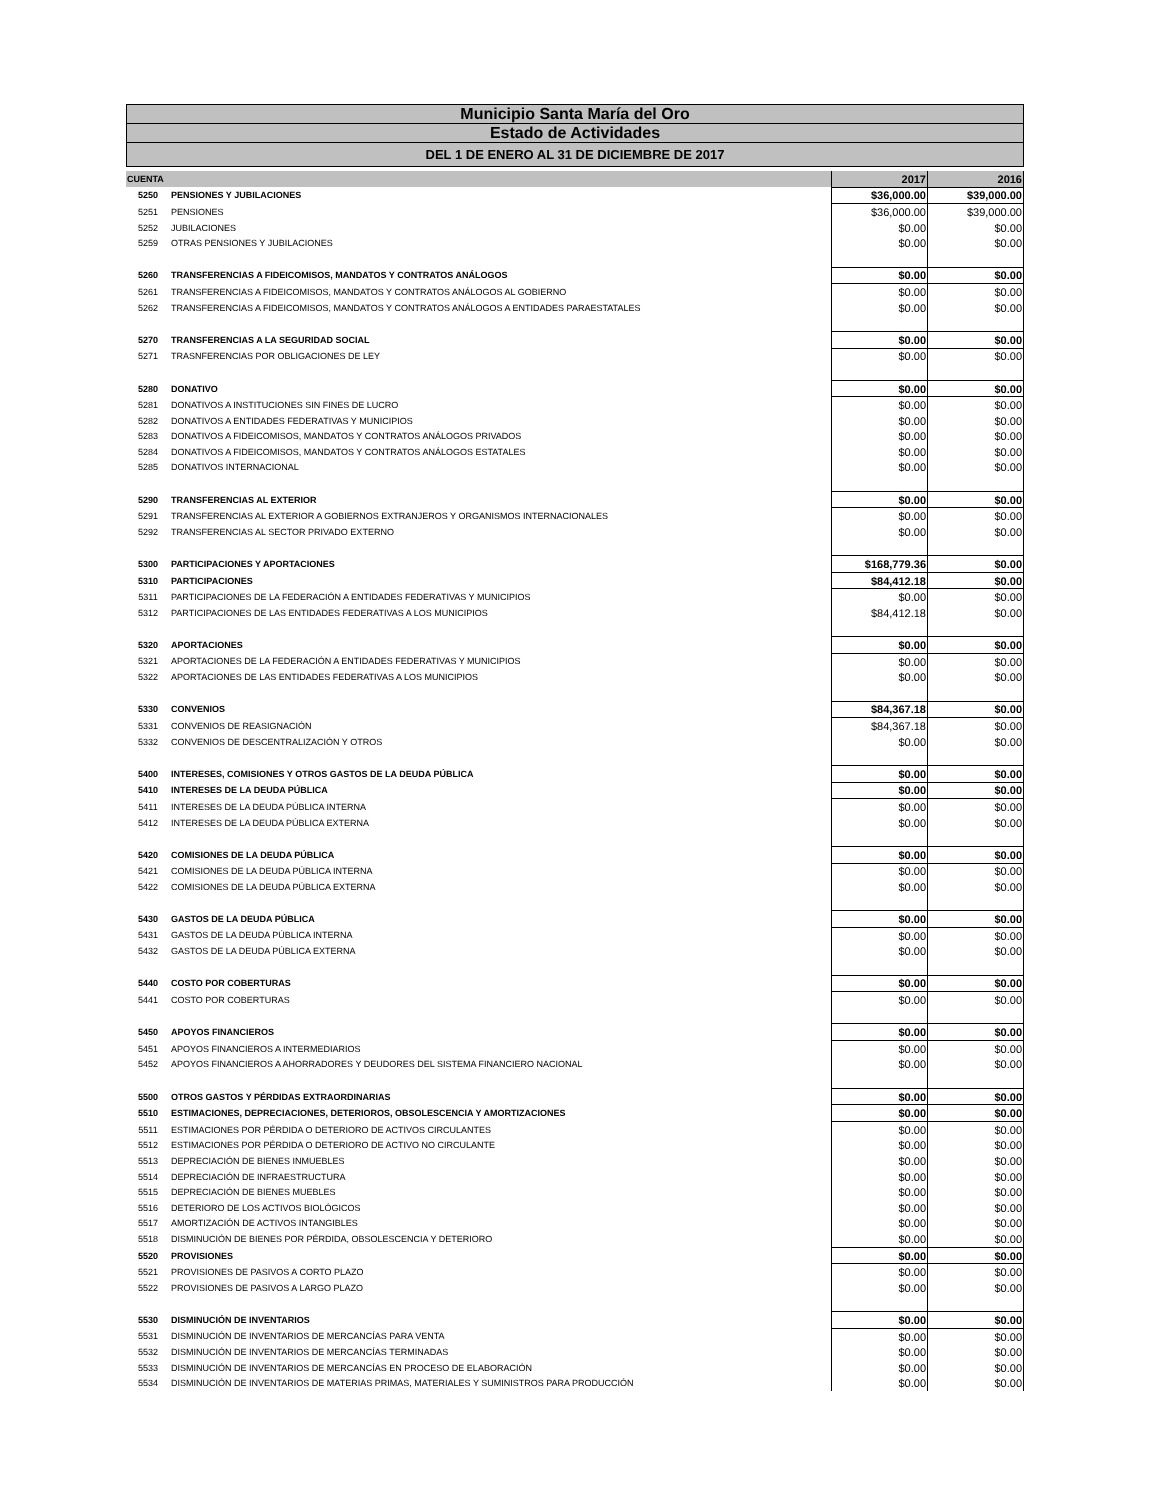Municipio Santa María del Oro
Estado de Actividades
DEL 1 DE ENERO AL 31 DE DICIEMBRE DE 2017
| CUENTA | | 2017 | 2016 |
| --- | --- | --- | --- |
| 5250 | PENSIONES Y JUBILACIONES | $36,000.00 | $39,000.00 |
| 5251 | PENSIONES | $36,000.00 | $39,000.00 |
| 5252 | JUBILACIONES | $0.00 | $0.00 |
| 5259 | OTRAS PENSIONES Y JUBILACIONES | $0.00 | $0.00 |
| 5260 | TRANSFERENCIAS A FIDEICOMISOS, MANDATOS Y CONTRATOS ANÁLOGOS | $0.00 | $0.00 |
| 5261 | TRANSFERENCIAS A FIDEICOMISOS, MANDATOS Y CONTRATOS ANÁLOGOS AL GOBIERNO | $0.00 | $0.00 |
| 5262 | TRANSFERENCIAS A FIDEICOMISOS, MANDATOS Y CONTRATOS ANÁLOGOS A ENTIDADES PARAESTATALES | $0.00 | $0.00 |
| 5270 | TRANSFERENCIAS A LA SEGURIDAD SOCIAL | $0.00 | $0.00 |
| 5271 | TRASNFERENCIAS POR OBLIGACIONES DE LEY | $0.00 | $0.00 |
| 5280 | DONATIVO | $0.00 | $0.00 |
| 5281 | DONATIVOS A INSTITUCIONES SIN FINES DE LUCRO | $0.00 | $0.00 |
| 5282 | DONATIVOS A ENTIDADES FEDERATIVAS Y MUNICIPIOS | $0.00 | $0.00 |
| 5283 | DONATIVOS A FIDEICOMISOS, MANDATOS Y CONTRATOS ANÁLOGOS PRIVADOS | $0.00 | $0.00 |
| 5284 | DONATIVOS A FIDEICOMISOS, MANDATOS Y CONTRATOS ANÁLOGOS ESTATALES | $0.00 | $0.00 |
| 5285 | DONATIVOS INTERNACIONAL | $0.00 | $0.00 |
| 5290 | TRANSFERENCIAS AL EXTERIOR | $0.00 | $0.00 |
| 5291 | TRANSFERENCIAS AL EXTERIOR A GOBIERNOS EXTRANJEROS Y ORGANISMOS INTERNACIONALES | $0.00 | $0.00 |
| 5292 | TRANSFERENCIAS AL SECTOR PRIVADO EXTERNO | $0.00 | $0.00 |
| 5300 | PARTICIPACIONES Y APORTACIONES | $168,779.36 | $0.00 |
| 5310 | PARTICIPACIONES | $84,412.18 | $0.00 |
| 5311 | PARTICIPACIONES DE LA FEDERACIÓN A ENTIDADES FEDERATIVAS Y MUNICIPIOS | $0.00 | $0.00 |
| 5312 | PARTICIPACIONES DE LAS ENTIDADES FEDERATIVAS A LOS MUNICIPIOS | $84,412.18 | $0.00 |
| 5320 | APORTACIONES | $0.00 | $0.00 |
| 5321 | APORTACIONES DE LA FEDERACIÓN A ENTIDADES FEDERATIVAS Y MUNICIPIOS | $0.00 | $0.00 |
| 5322 | APORTACIONES DE LAS ENTIDADES FEDERATIVAS A LOS MUNICIPIOS | $0.00 | $0.00 |
| 5330 | CONVENIOS | $84,367.18 | $0.00 |
| 5331 | CONVENIOS DE REASIGNACIÓN | $84,367.18 | $0.00 |
| 5332 | CONVENIOS DE DESCENTRALIZACIÓN Y OTROS | $0.00 | $0.00 |
| 5400 | INTERESES, COMISIONES Y OTROS GASTOS DE LA DEUDA PÚBLICA | $0.00 | $0.00 |
| 5410 | INTERESES DE LA DEUDA PÚBLICA | $0.00 | $0.00 |
| 5411 | INTERESES DE LA DEUDA PÚBLICA INTERNA | $0.00 | $0.00 |
| 5412 | INTERESES DE LA DEUDA PÚBLICA EXTERNA | $0.00 | $0.00 |
| 5420 | COMISIONES DE LA DEUDA PÚBLICA | $0.00 | $0.00 |
| 5421 | COMISIONES DE LA DEUDA PÚBLICA INTERNA | $0.00 | $0.00 |
| 5422 | COMISIONES DE LA DEUDA PÚBLICA EXTERNA | $0.00 | $0.00 |
| 5430 | GASTOS DE LA DEUDA PÚBLICA | $0.00 | $0.00 |
| 5431 | GASTOS DE LA DEUDA PÚBLICA INTERNA | $0.00 | $0.00 |
| 5432 | GASTOS DE LA DEUDA PÚBLICA EXTERNA | $0.00 | $0.00 |
| 5440 | COSTO POR COBERTURAS | $0.00 | $0.00 |
| 5441 | COSTO POR COBERTURAS | $0.00 | $0.00 |
| 5450 | APOYOS FINANCIEROS | $0.00 | $0.00 |
| 5451 | APOYOS FINANCIEROS A INTERMEDIARIOS | $0.00 | $0.00 |
| 5452 | APOYOS FINANCIEROS A AHORRADORES Y DEUDORES DEL SISTEMA FINANCIERO NACIONAL | $0.00 | $0.00 |
| 5500 | OTROS GASTOS Y PÉRDIDAS EXTRAORDINARIAS | $0.00 | $0.00 |
| 5510 | ESTIMACIONES, DEPRECIACIONES, DETERIOROS, OBSOLESCENCIA Y AMORTIZACIONES | $0.00 | $0.00 |
| 5511 | ESTIMACIONES POR PÉRDIDA O DETERIORO DE ACTIVOS CIRCULANTES | $0.00 | $0.00 |
| 5512 | ESTIMACIONES POR PÉRDIDA O DETERIORO DE ACTIVO NO CIRCULANTE | $0.00 | $0.00 |
| 5513 | DEPRECIACIÓN DE BIENES INMUEBLES | $0.00 | $0.00 |
| 5514 | DEPRECIACIÓN DE INFRAESTRUCTURA | $0.00 | $0.00 |
| 5515 | DEPRECIACIÓN DE BIENES MUEBLES | $0.00 | $0.00 |
| 5516 | DETERIORO DE LOS ACTIVOS BIOLÓGICOS | $0.00 | $0.00 |
| 5517 | AMORTIZACIÓN DE ACTIVOS INTANGIBLES | $0.00 | $0.00 |
| 5518 | DISMINUCIÓN DE BIENES POR PÉRDIDA, OBSOLESCENCIA Y DETERIORO | $0.00 | $0.00 |
| 5520 | PROVISIONES | $0.00 | $0.00 |
| 5521 | PROVISIONES DE PASIVOS A CORTO PLAZO | $0.00 | $0.00 |
| 5522 | PROVISIONES DE PASIVOS A LARGO PLAZO | $0.00 | $0.00 |
| 5530 | DISMINUCIÓN DE INVENTARIOS | $0.00 | $0.00 |
| 5531 | DISMINUCIÓN DE INVENTARIOS DE MERCANCÍAS PARA VENTA | $0.00 | $0.00 |
| 5532 | DISMINUCIÓN DE INVENTARIOS DE MERCANCÍAS TERMINADAS | $0.00 | $0.00 |
| 5533 | DISMINUCIÓN DE INVENTARIOS DE MERCANCÍAS EN PROCESO DE ELABORACIÓN | $0.00 | $0.00 |
| 5534 | DISMINUCIÓN DE INVENTARIOS DE MATERIAS PRIMAS, MATERIALES Y SUMINISTROS PARA PRODUCCIÓN | $0.00 | $0.00 |